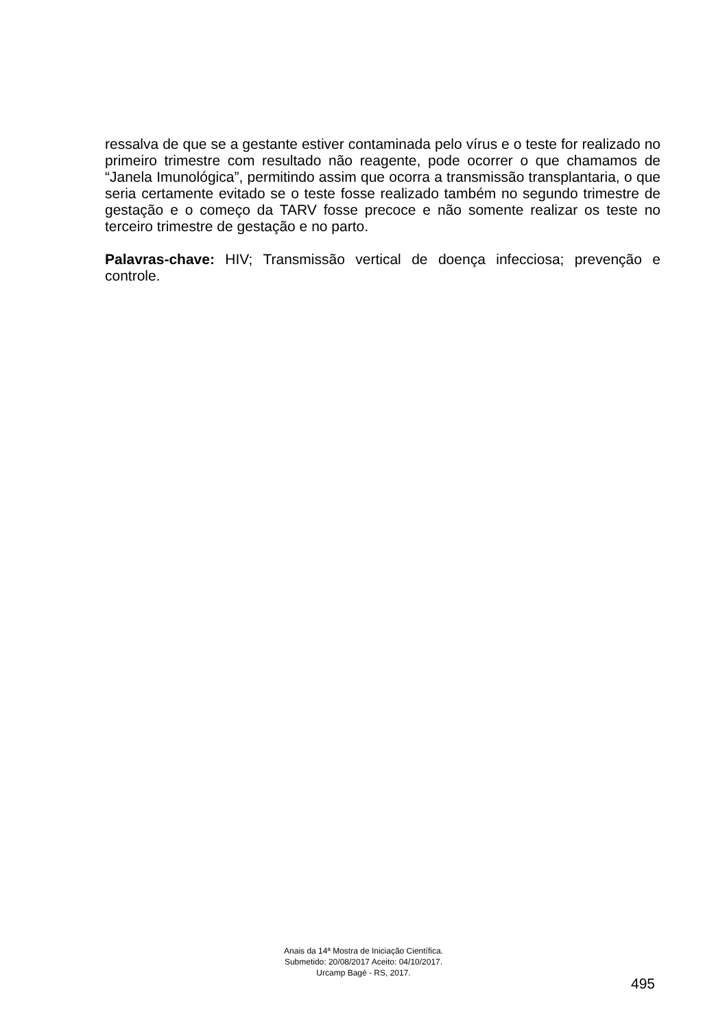ressalva de que se a gestante estiver contaminada pelo vírus e o teste for realizado no primeiro trimestre com resultado não reagente, pode ocorrer o que chamamos de “Janela Imunológica”, permitindo assim que ocorra a transmissão transplantaria, o que seria certamente evitado se o teste fosse realizado também no segundo trimestre de gestação e o começo da TARV fosse precoce e não somente realizar os teste no terceiro trimestre de gestação e no parto.
Palavras-chave: HIV; Transmissão vertical de doença infecciosa; prevenção e controle.
Anais da 14ª Mostra de Iniciação Científica.
Submetido: 20/08/2017 Aceito: 04/10/2017.
Urcamp Bagé - RS, 2017.
495